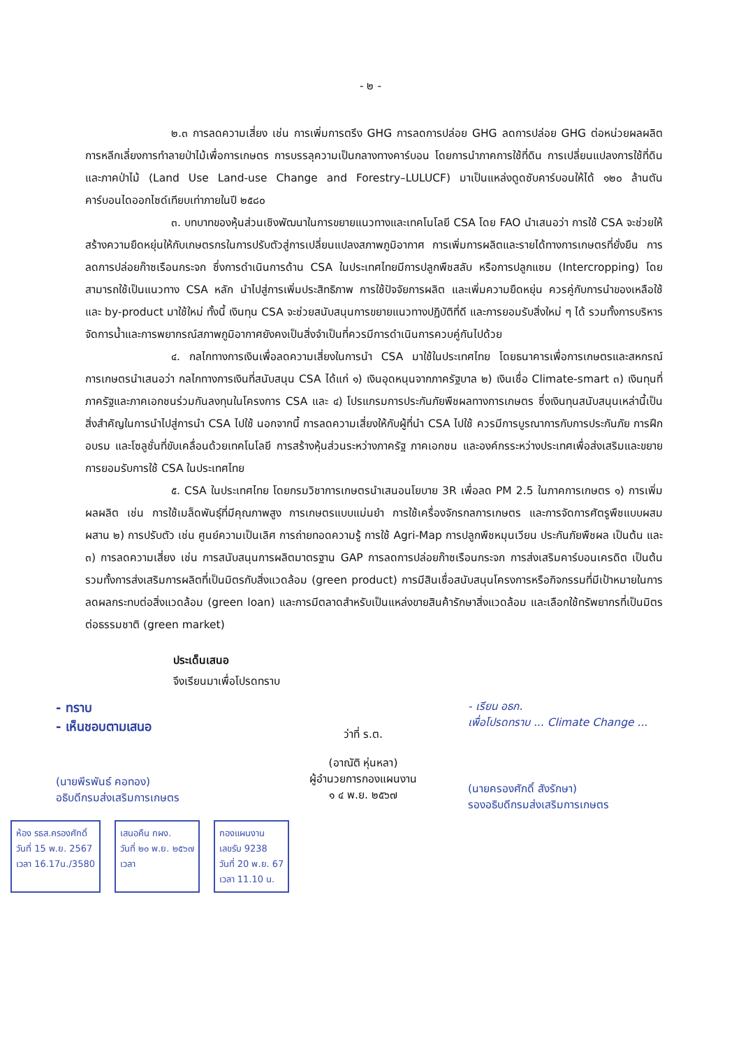- ๒ -
๒.๓ การลดความเสี่ยง เช่น การเพิ่มการตรึง GHG การลดการปล่อย GHG ลดการปล่อย GHG ต่อหน่วยผลผลิต การหลีกเลี่ยงการทำลายป่าไม้เพื่อการเกษตร การบรรลุความเป็นกลางทางคาร์บอน โดยการนำภาคการใช้ที่ดิน การเปลี่ยนแปลงการใช้ที่ดินและภาคป่าไม้ (Land Use Land-use Change and Forestry–LULUCF) มาเป็นแหล่งดูดซับคาร์บอนให้ได้ ๑๒๐ ล้านตันคาร์บอนไดออกไซด์เทียบเท่าภายในปี ๒๕๘๐
๓. บทบาทของหุ้นส่วนเชิงพัฒนาในการขยายแนวทางและเทคโนโลยี CSA โดย FAO นำเสนอว่า การใช้ CSA จะช่วยให้สร้างความยืดหยุ่นให้กับเกษตรกรในการปรับตัวสู่การเปลี่ยนแปลงสภาพภูมิอากาศ การเพิ่มการผลิตและรายได้ทางการเกษตรที่ยั่งยืน การลดการปล่อยก๊าซเรือนกระจก ซึ่งการดำเนินการด้าน CSA ในประเทศไทยมีการปลูกพืชสลับ หรือการปลูกแซม (Intercropping) โดยสามารถใช้เป็นแนวทาง CSA หลัก นำไปสู่การเพิ่มประสิทธิภาพ การใช้ปัจจัยการผลิต และเพิ่มความยืดหยุ่น ควรคู่กับการนำของเหลือใช้ และ by-product มาใช้ใหม่ ทั้งนี้ เงินทุน CSA จะช่วยสนับสนุนการขยายแนวทางปฏิบัติที่ดี และการยอมรับสิ่งใหม่ ๆ ได้ รวมทั้งการบริหารจัดการน้ำและการพยากรณ์สภาพภูมิอากาศยังคงเป็นสิ่งจำเป็นที่ควรมีการดำเนินการควบคู่กันไปด้วย
๔. กลไกทางการเงินเพื่อลดความเสี่ยงในการนำ CSA มาใช้ในประเทศไทย โดยธนาคารเพื่อการเกษตรและสหกรณ์การเกษตรนำเสนอว่า กลไกทางการเงินที่สนับสนุน CSA ได้แก่ ๑) เงินอุดหนุนจากภาครัฐบาล ๒) เงินเชื่อ Climate-smart ๓) เงินทุนที่ภาครัฐและภาคเอกชนร่วมกันลงทุนในโครงการ CSA และ ๔) โปรแกรมการประกันภัยพืชผลทางการเกษตร ซึ่งเงินทุนสนับสนุนเหล่านี้เป็นสิ่งสำคัญในการนำไปสู่การนำ CSA ไปใช้ นอกจากนี้ การลดความเสี่ยงให้กับผู้ที่นำ CSA ไปใช้ ควรมีการบูรณาการกับการประกันภัย การฝึกอบรม และโซลูชั่นที่ขับเคลื่อนด้วยเทคโนโลยี การสร้างหุ้นส่วนระหว่างภาครัฐ ภาคเอกชน และองค์กรระหว่างประเทศเพื่อส่งเสริมและขยายการยอมรับการใช้ CSA ในประเทศไทย
๕. CSA ในประเทศไทย โดยกรมวิชาการเกษตรนำเสนอนโยบาย 3R เพื่อลด PM 2.5 ในภาคการเกษตร ๑) การเพิ่มผลผลิต เช่น การใช้เมล็ดพันธุ์ที่มีคุณภาพสูง การเกษตรแบบแม่นยำ การใช้เครื่องจักรกลการเกษตร และการจัดการศัตรูพืชแบบผสมผสาน ๒) การปรับตัว เช่น ศูนย์ความเป็นเลิศ การถ่ายทอดความรู้ การใช้ Agri-Map การปลูกพืชหมุนเวียน ประกันภัยพืชผล เป็นต้น และ ๓) การลดความเสี่ยง เช่น การสนับสนุนการผลิตมาตรฐาน GAP การลดการปล่อยก๊าซเรือนกระจก การส่งเสริมคาร์บอนเครดิต เป็นต้น รวมทั้งการส่งเสริมการผลิตที่เป็นมิตรกับสิ่งแวดล้อม (green product) การมีสินเชื่อสนับสนุนโครงการหรือกิจกรรมที่มีเป้าหมายในการลดผลกระทบต่อสิ่งแวดล้อม (green loan) และการมีตลาดสำหรับเป็นแหล่งขายสินค้ารักษาสิ่งแวดล้อม และเลือกใช้ทรัพยากรที่เป็นมิตรต่อธรรมชาติ (green market)
ประเด็นเสนอ
จึงเรียนมาเพื่อโปรดทราบ
- ทราบ
- เห็นชอบตามเสนอ
(นายพีรพันธ์ คอทอง)
อธิบดีกรมส่งเสริมการเกษตร
ว่าที่ ร.ต.
(อาณัติ หุ่นหลา)
ผู้อำนวยการกองแผนงาน
๑ ๔ พ.ย. ๒๕๖๗
- เรียน อธก.
เพื่อโปรดทราบ ... Climate Change ...
(นายครองศักดิ์ สังรักษา)
รองอธิบดีกรมส่งเสริมการเกษตร
ห้อง รธส.ครองศักดิ์
วันที่ 15 พ.ย. 2567
เวลา 16.17น./3580
เสนอคืน กผง.
วันที่ ๒๐ พ.ย. ๒๕๖๗
เวลา
กองแผนงาน
เลขรับ 9238
วันที่ 20 พ.ย. 67
เวลา 11.10 น.